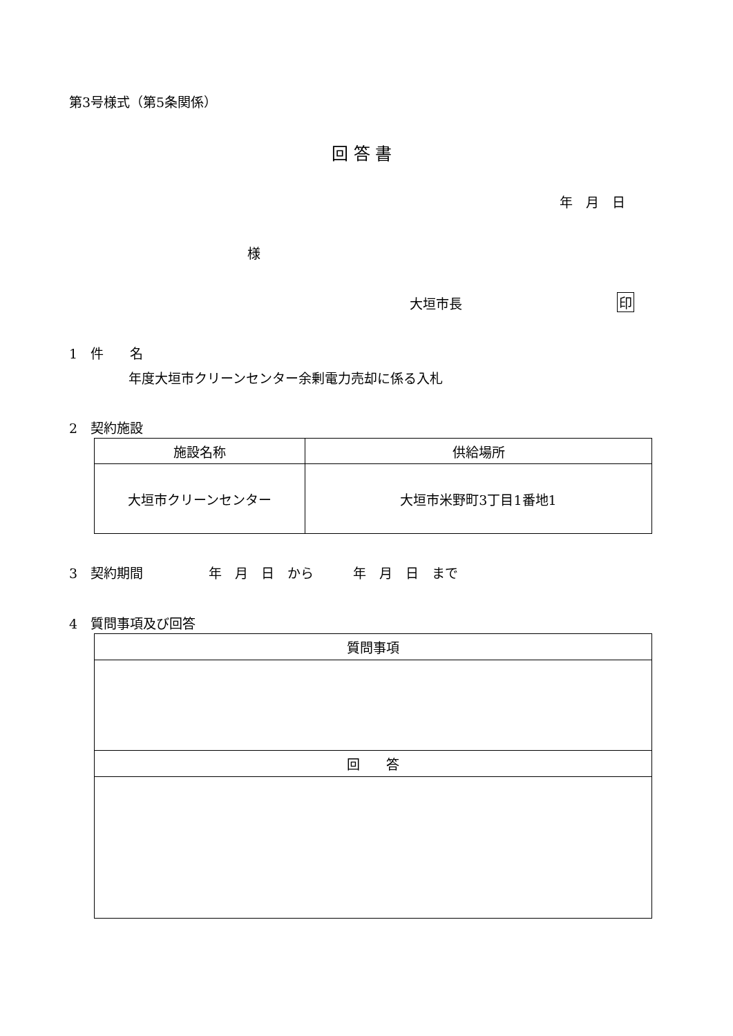第3号様式（第5条関係）
回 答 書
年　月　日
様
大垣市長 印
1　件　　名
年度大垣市クリーンセンター余剰電力売却に係る入札
2　契約施設
| 施設名称 | 供給場所 |
| --- | --- |
| 大垣市クリーンセンター | 大垣市米野町3丁目1番地1 |
3　契約期間　　　　　年　月　日　から　　　年　月　日　まで
4　質問事項及び回答
| 質問事項 |
| --- |
| 回 答 |